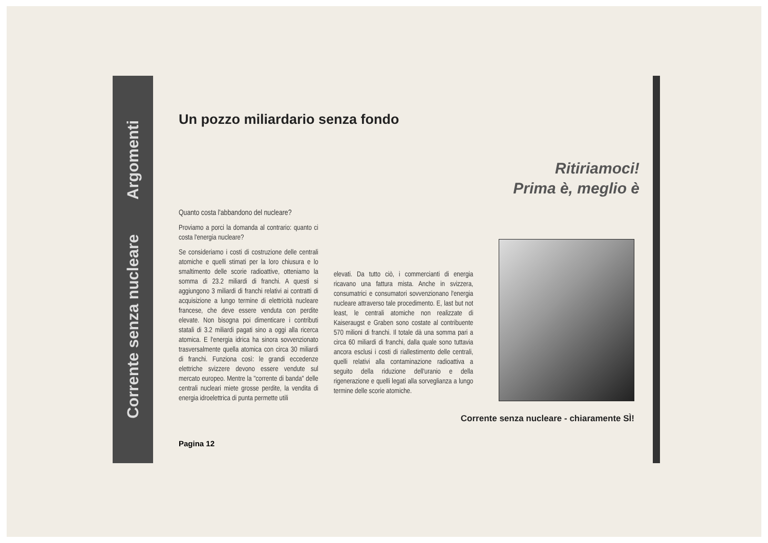Corrente senza nucleare Argomenti
Un pozzo miliardario senza fondo
Ritiriamoci!
Prima è, meglio è
Quanto costa l'abbandono del nucleare?
Proviamo a porci la domanda al contrario: quanto ci costa l'energia nucleare?
Se consideriamo i costi di costruzione delle centrali atomiche e quelli stimati per la loro chiusura e lo smaltimento delle scorie radioattive, otteniamo la somma di 23.2 miliardi di franchi. A questi si aggiungono 3 miliardi di franchi relativi ai contratti di acquisizione a lungo termine di elettricità nucleare francese, che deve essere venduta con perdite elevate. Non bisogna poi dimenticare i contributi statali di 3.2 miliardi pagati sino a oggi alla ricerca atomica. E l'energia idrica ha sinora sovvenzionato trasversalmente quella atomica con circa 30 miliardi di franchi. Funziona così: le grandi eccedenze elettriche svizzere devono essere vendute sul mercato europeo. Mentre la "corrente di banda" delle centrali nucleari miete grosse perdite, la vendita di energia idroelettrica di punta permette utili
elevati. Da tutto ciò, i commercianti di energia ricavano una fattura mista. Anche in svizzera, consumatrici e consumatori sovvenzionano l'energia nucleare attraverso tale procedimento. E, last but not least, le centrali atomiche non realizzate di Kaiseraugst e Graben sono costate al contribuente 570 milioni di franchi. Il totale dà una somma pari a circa 60 miliardi di franchi, dalla quale sono tuttavia ancora esclusi i costi di riallestimento delle centrali, quelli relativi alla contaminazione radioattiva a seguito della riduzione dell'uranio e della rigenerazione e quelli legati alla sorveglianza a lungo termine delle scorie atomiche.
Corrente senza nucleare - chiaramente SÌ!
Pagina 12